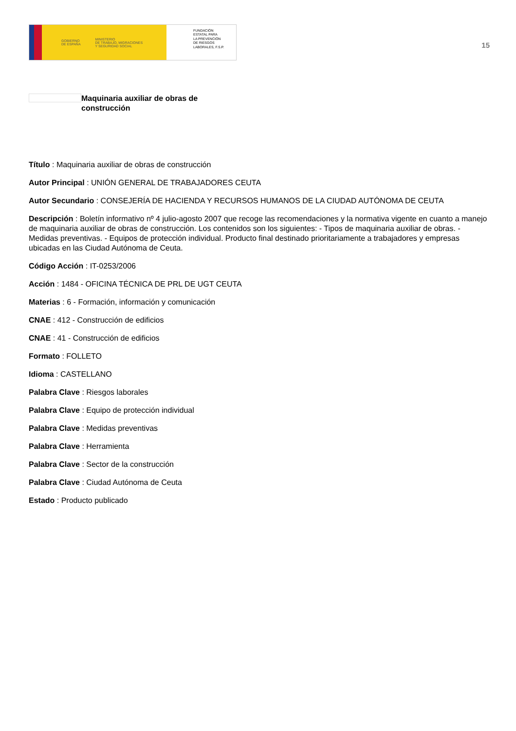GOBIERNO
DE ESPAÑA MINISTERIO
DE TRABAJO, MIGRACIONES
Y SEGURIDAD SOCIAL
FUNDACIÓN
ESTATAL PARA
LA PREVENCIÓN
DE RIESGOS
LABORALES, F.S.P.
15
Maquinaria auxiliar de obras de
construcción
Título : Maquinaria auxiliar de obras de construcción
Autor Principal : UNIÓN GENERAL DE TRABAJADORES CEUTA
Autor Secundario : CONSEJERÍA DE HACIENDA Y RECURSOS HUMANOS DE LA CIUDAD AUTÓNOMA DE CEUTA
Descripción : Boletín informativo nº 4 julio-agosto 2007 que recoge las recomendaciones y la normativa vigente en cuanto a manejo de maquinaria auxiliar de obras de construcción. Los contenidos son los siguientes: - Tipos de maquinaria auxiliar de obras. - Medidas preventivas. - Equipos de protección individual. Producto final destinado prioritariamente a trabajadores y empresas ubicadas en las Ciudad Autónoma de Ceuta.
Código Acción : IT-0253/2006
Acción : 1484 - OFICINA TÉCNICA DE PRL DE UGT CEUTA
Materias : 6 - Formación, información y comunicación
CNAE : 412 - Construcción de edificios
CNAE : 41 - Construcción de edificios
Formato : FOLLETO
Idioma : CASTELLANO
Palabra Clave : Riesgos laborales
Palabra Clave : Equipo de protección individual
Palabra Clave : Medidas preventivas
Palabra Clave : Herramienta
Palabra Clave : Sector de la construcción
Palabra Clave : Ciudad Autónoma de Ceuta
Estado : Producto publicado